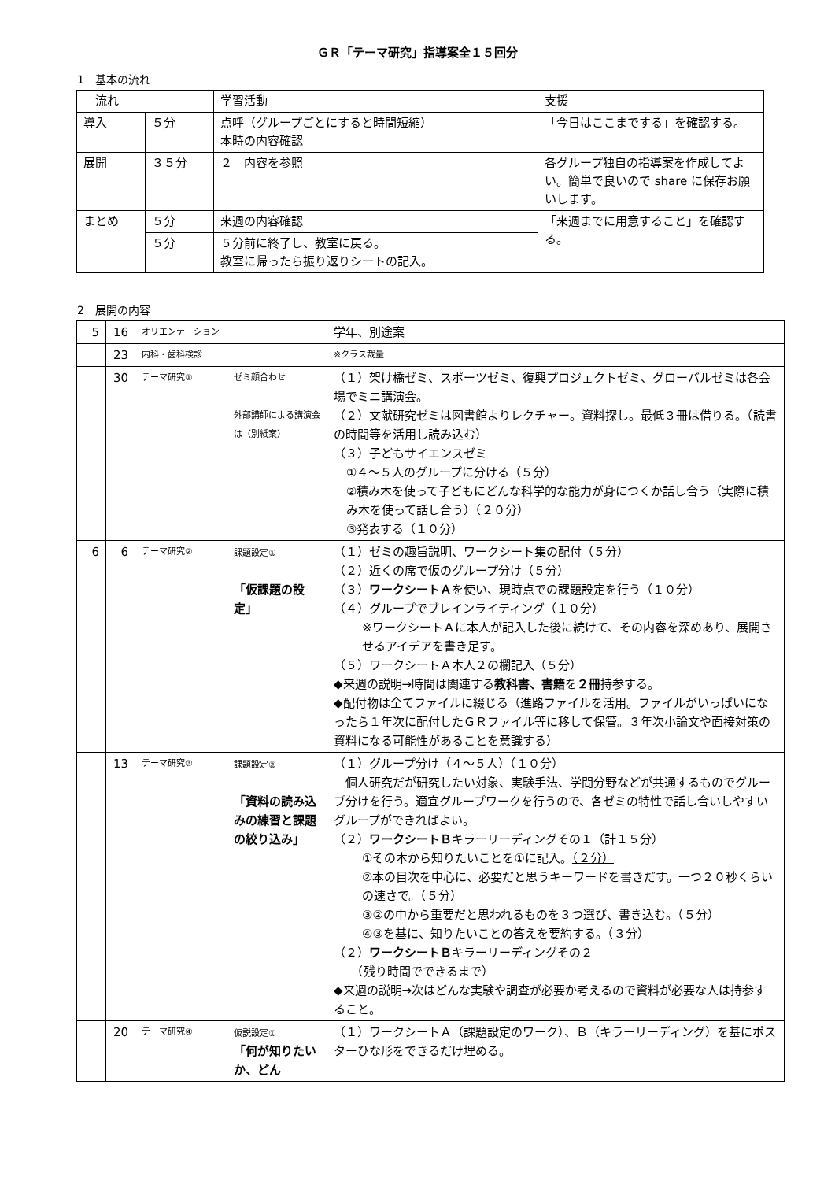ＧＲ「テーマ研究」指導案全１５回分
1　基本の流れ
| 流れ | | 学習活動 | 支援 |
| --- | --- | --- | --- |
| 導入 | ５分 | 点呼（グループごとにすると時間短縮） 本時の内容確認 | 「今日はここまでする」を確認する。 |
| 展開 | ３５分 | ２ 内容を参照 | 各グループ独自の指導案を作成してよい。簡単で良いので share に保存お願いします。 |
| まとめ | ５分 | 来週の内容確認 | 「来週までに用意すること」を確認する。 |
| | ５分 | ５分前に終了し、教室に戻る。 教室に帰ったら振り返りシートの記入。 | |
2　展開の内容
| 5 | 16 | オリエンテーション | | 学年、別途案 |
| | 23 | 内科・歯科検診 | | ※クラス裁量 |
| | 30 | テーマ研究① | ゼミ顔合わせ 外部講師による講演会は（別紙案） | （１）架け橋ゼミ、スポーツゼミ、復興プロジェクトゼミ、グローバルゼミは各会場でミニ講演会。 （２）文献研究ゼミは図書館よりレクチャー。資料探し。最低３冊は借りる。（読書の時間等を活用し読み込む） （３）子どもサイエンスゼミ ①４～５人のグループに分ける（５分） ②積み木を使って子どもにどんな科学的な能力が身につくか話し合う（実際に積み木を使って話し合う）（２０分） ③発表する（１０分） |
| 6 | 6 | テーマ研究② | 課題設定① 「仮課題の設定」 | （１）ゼミの趣旨説明、ワークシート集の配付（５分） （２）近くの席で仮のグループ分け（５分） （３） ワークシートＡ を使い、現時点での課題設定を行う（１０分） （４）グループでブレインライティング（１０分） ※ワークシートＡに本人が記入した後に続けて、その内容を深めあり、展開させるアイデアを書き足す。 （５）ワークシートＡ本人２の欄記入（５分） ◆来週の説明→時間は関連する 教科書、書籍 を ２冊 持参する。 ◆配付物は全てファイルに綴じる（進路ファイルを活用。ファイルがいっぱいになったら１年次に配付したＧＲファイル等に移して保管。３年次小論文や面接対策の資料になる可能性があることを意識する） |
| | 13 | テーマ研究③ | 課題設定② 「資料の読み込みの練習と課題の絞り込み」 | （１）グループ分け（４～５人）（１０分） 個人研究だが研究したい対象、実験手法、学問分野などが共通するものでグループ分けを行う。適宜グループワークを行うので、各ゼミの特性で話し合いしやすいグループができればよい。 （２） ワークシートＢ キラーリーディングその１（計１５分） ①その本から知りたいことを①に記入。 （２分） ②本の目次を中心に、必要だと思うキーワードを書きだす。一つ２０秒くらいの速さで。 （５分） ③②の中から重要だと思われるものを３つ選び、書き込む。 （５分） ④③を基に、知りたいことの答えを要約する。 （３分） （２） ワークシートＢ キラーリーディングその２ （残り時間でできるまで） ◆来週の説明→次はどんな実験や調査が必要か考えるので資料が必要な人は持参すること。 |
| | 20 | テーマ研究④ | 仮説設定① 「何が知りたいか、どん | （１）ワークシートＡ（課題設定のワーク）、Ｂ（キラーリーディング）を基にポスターひな形をできるだけ埋める。 |